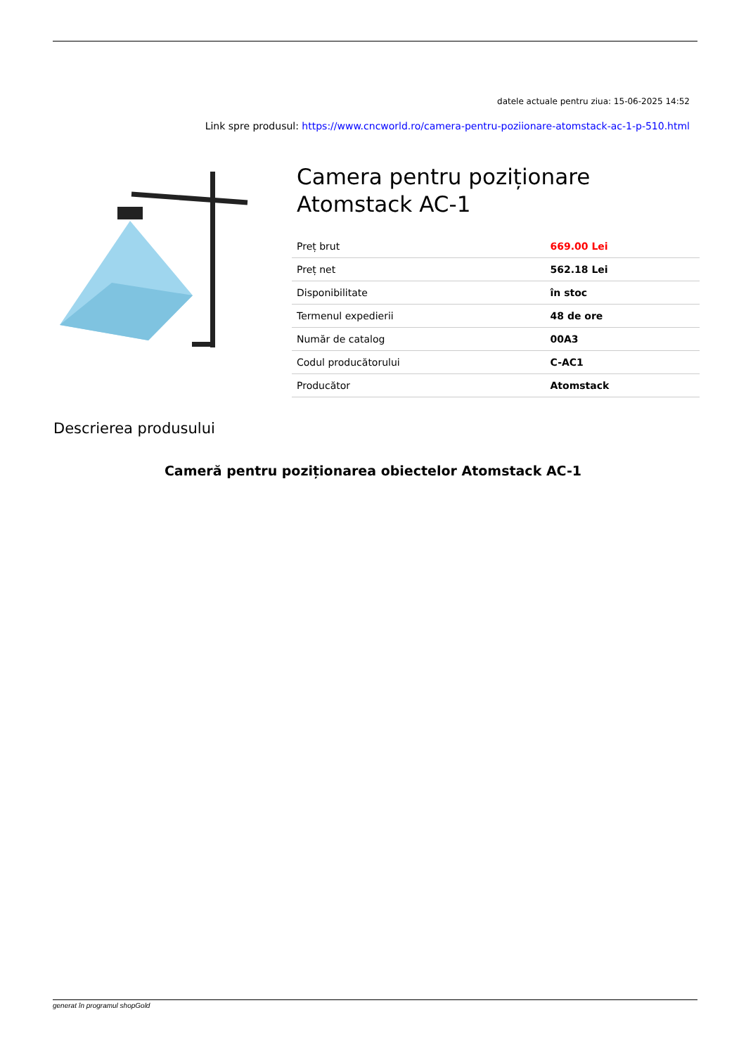datele actuale pentru ziua: 15-06-2025 14:52
Link spre produsul: https://www.cncworld.ro/camera-pentru-poziionare-atomstack-ac-1-p-510.html
Camera pentru poziționare Atomstack AC-1
| Preț brut | 669.00 Lei |
| Preț net | 562.18 Lei |
| Disponibilitate | în stoc |
| Termenul expedierii | 48 de ore |
| Număr de catalog | 00A3 |
| Codul producătorului | C-AC1 |
| Producător | Atomstack |
Descrierea produsului
Cameră pentru poziționarea obiectelor Atomstack AC-1
generat în programul shopGold